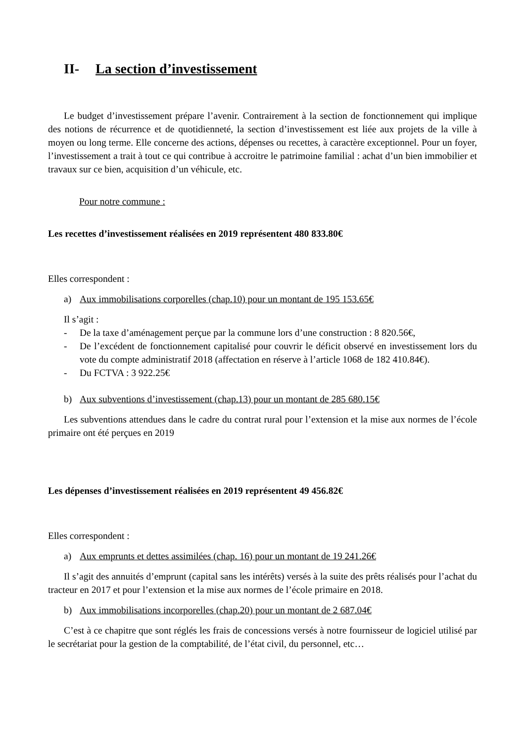II- La section d’investissement
Le budget d’investissement prépare l’avenir. Contrairement à la section de fonctionnement qui implique des notions de récurrence et de quotidienneté, la section d’investissement est liée aux projets de la ville à moyen ou long terme. Elle concerne des actions, dépenses ou recettes, à caractère exceptionnel. Pour un foyer, l’investissement a trait à tout ce qui contribue à accroitre le patrimoine familial : achat d’un bien immobilier et travaux sur ce bien, acquisition d’un véhicule, etc.
Pour notre commune :
Les recettes d’investissement réalisées en 2019 représentent 480 833.80€
Elles correspondent :
a) Aux immobilisations corporelles (chap.10) pour un montant de 195 153.65€
Il s’agit :
- De la taxe d’aménagement perçue par la commune lors d’une construction : 8 820.56€,
- De l’excédent de fonctionnement capitalisé pour couvrir le déficit observé en investissement lors du vote du compte administratif 2018 (affectation en réserve à l’article 1068 de 182 410.84€).
- Du FCTVA : 3 922.25€
b) Aux subventions d’investissement (chap.13) pour un montant de 285 680.15€
Les subventions attendues dans le cadre du contrat rural pour l’extension et la mise aux normes de l’école primaire ont été perçues en 2019
Les dépenses d’investissement réalisées en 2019 représentent 49 456.82€
Elles correspondent :
a) Aux emprunts et dettes assimilées (chap. 16) pour un montant de 19 241.26€
Il s’agit des annuités d’emprunt (capital sans les intérêts) versés à la suite des prêts réalisés pour l’achat du tracteur en 2017 et pour l’extension et la mise aux normes de l’école primaire en 2018.
b) Aux immobilisations incorporelles (chap.20) pour un montant de 2 687.04€
C’est à ce chapitre que sont réglés les frais de concessions versés à notre fournisseur de logiciel utilisé par le secrétariat pour la gestion de la comptabilité, de l’état civil, du personnel, etc…